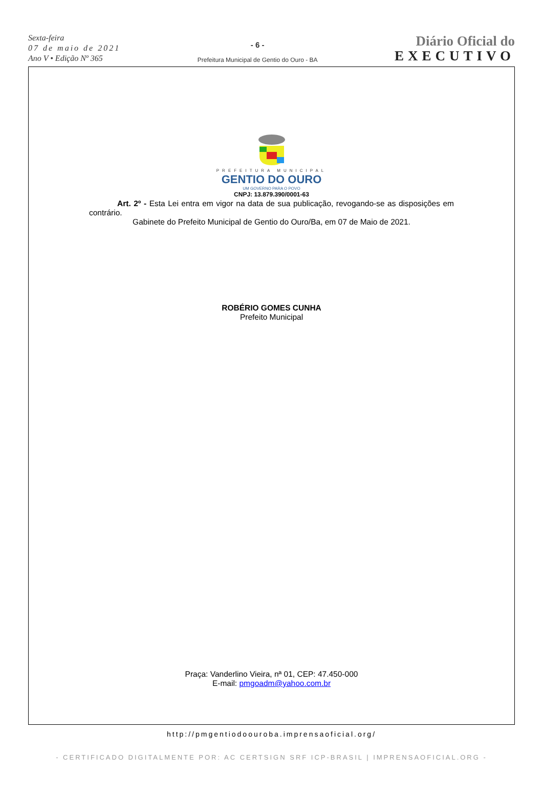Sexta-feira
07 de maio de 2021
Ano V • Edição Nº 365
- 6 -
Prefeitura Municipal de Gentio do Ouro - BA
Diário Oficial do
EXECUTIVO
PREFEITURA MUNICIPAL
GENTIO DO OURO
UM GOVERNO PARA O POVO
CNPJ: 13.879.390/0001-63
Art. 2º - Esta Lei entra em vigor na data de sua publicação, revogando-se as disposições em contrário.
Gabinete do Prefeito Municipal de Gentio do Ouro/Ba, em 07 de Maio de 2021.
ROBÉRIO GOMES CUNHA
Prefeito Municipal
Praça: Vanderlino Vieira, nª 01, CEP: 47.450-000
E-mail: pmgoadm@yahoo.com.br
http://pmgentiodoouroba.imprensaoficial.org/
- CERTIFICADO DIGITALMENTE POR: AC CERTSIGN SRF ICP-BRASIL | IMPRENSAOFICIAL.ORG -